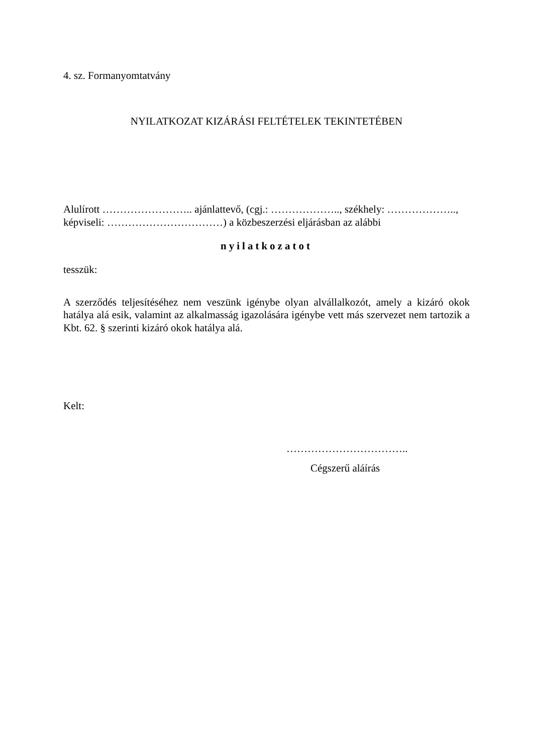4. sz. Formanyomtatvány
NYILATKOZAT KIZÁRÁSI FELTÉTELEK TEKINTETÉBEN
Alulírott …………………….. ajánlattevő, (cgj.: ……………….., székhely: ……………….., képviseli: ……………………………) a közbeszerzési eljárásban az alábbi
nyilatkozatot
tesszük:
A szerződés teljesítéséhez nem veszünk igénybe olyan alvállalkozót, amely a kizáró okok hatálya alá esik, valamint az alkalmasság igazolására igénybe vett más szervezet nem tartozik a Kbt. 62. § szerinti kizáró okok hatálya alá.
Kelt:
……………………………..
Cégszerű aláírás